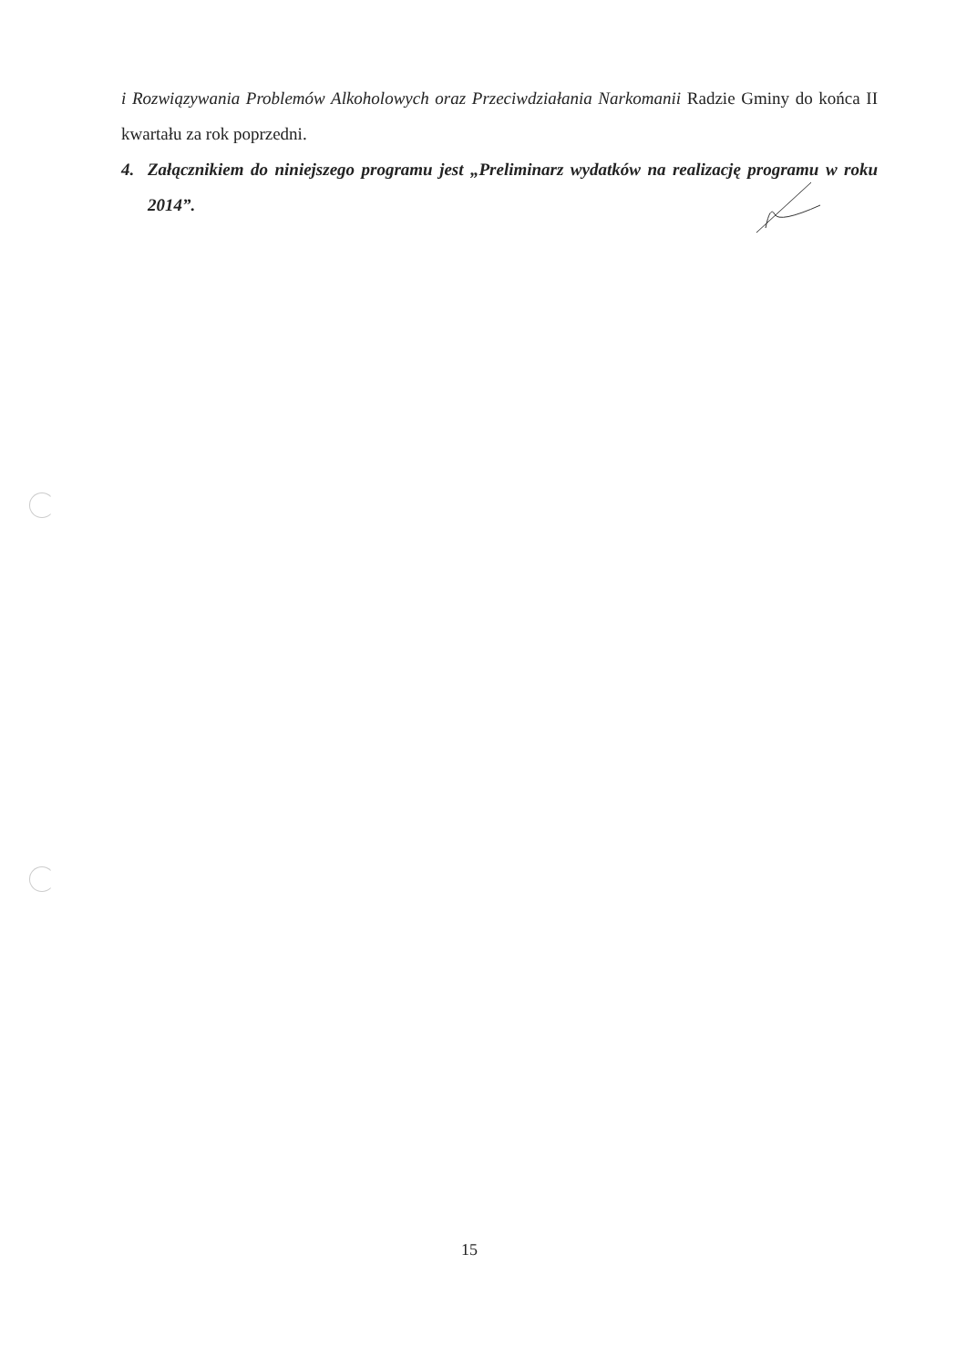i Rozwiązywania Problemów Alkoholowych oraz Przeciwdziałania Narkomanii Radzie Gminy do końca II kwartału za rok poprzedni.
4. Załącznikiem do niniejszego programu jest „Preliminarz wydatków na realizację programu w roku 2014”.
15